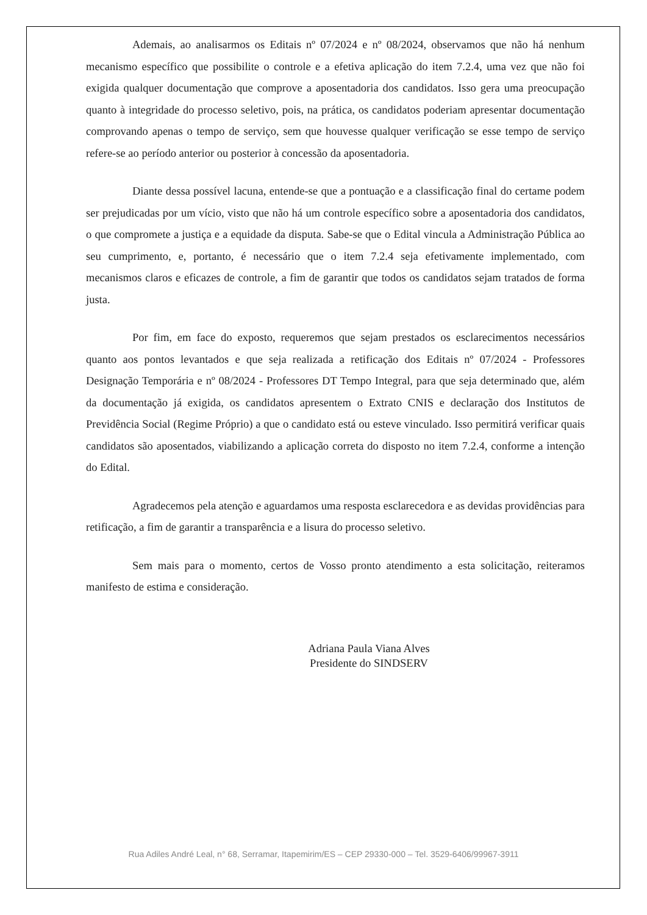Ademais, ao analisarmos os Editais nº 07/2024 e nº 08/2024, observamos que não há nenhum mecanismo específico que possibilite o controle e a efetiva aplicação do item 7.2.4, uma vez que não foi exigida qualquer documentação que comprove a aposentadoria dos candidatos. Isso gera uma preocupação quanto à integridade do processo seletivo, pois, na prática, os candidatos poderiam apresentar documentação comprovando apenas o tempo de serviço, sem que houvesse qualquer verificação se esse tempo de serviço refere-se ao período anterior ou posterior à concessão da aposentadoria.
Diante dessa possível lacuna, entende-se que a pontuação e a classificação final do certame podem ser prejudicadas por um vício, visto que não há um controle específico sobre a aposentadoria dos candidatos, o que compromete a justiça e a equidade da disputa. Sabe-se que o Edital vincula a Administração Pública ao seu cumprimento, e, portanto, é necessário que o item 7.2.4 seja efetivamente implementado, com mecanismos claros e eficazes de controle, a fim de garantir que todos os candidatos sejam tratados de forma justa.
Por fim, em face do exposto, requeremos que sejam prestados os esclarecimentos necessários quanto aos pontos levantados e que seja realizada a retificação dos Editais nº 07/2024 - Professores Designação Temporária e nº 08/2024 - Professores DT Tempo Integral, para que seja determinado que, além da documentação já exigida, os candidatos apresentem o Extrato CNIS e declaração dos Institutos de Previdência Social (Regime Próprio) a que o candidato está ou esteve vinculado. Isso permitirá verificar quais candidatos são aposentados, viabilizando a aplicação correta do disposto no item 7.2.4, conforme a intenção do Edital.
Agradecemos pela atenção e aguardamos uma resposta esclarecedora e as devidas providências para retificação, a fim de garantir a transparência e a lisura do processo seletivo.
Sem mais para o momento, certos de Vosso pronto atendimento a esta solicitação, reiteramos manifesto de estima e consideração.
Adriana Paula Viana Alves
Presidente do SINDSERV
Rua Adiles André Leal, n° 68, Serramar, Itapemirim/ES – CEP 29330-000 – Tel. 3529-6406/99967-3911